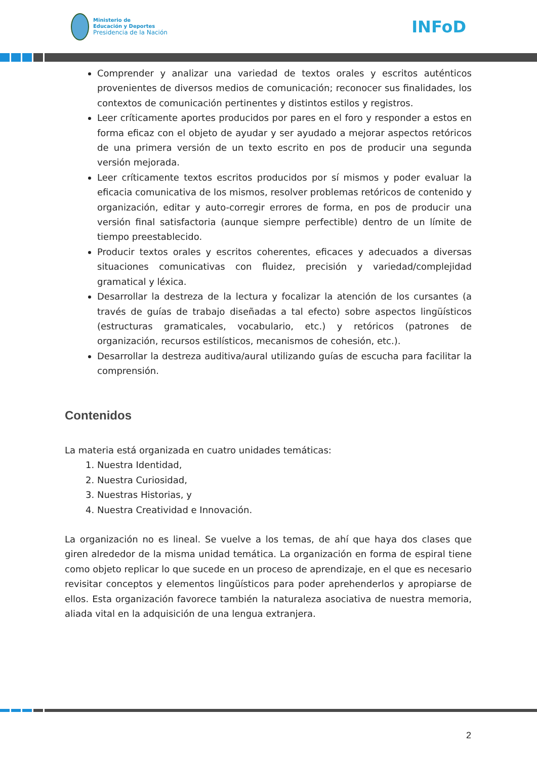Ministerio de
Educación y Deportes
Presidencia de la Nación
INFoD
Comprender y analizar una variedad de textos orales y escritos auténticos provenientes de diversos medios de comunicación; reconocer sus finalidades, los contextos de comunicación pertinentes y distintos estilos y registros.
Leer críticamente aportes producidos por pares en el foro y responder a estos en forma eficaz con el objeto de ayudar y ser ayudado a mejorar aspectos retóricos de una primera versión de un texto escrito en pos de producir una segunda versión mejorada.
Leer críticamente textos escritos producidos por sí mismos y poder evaluar la eficacia comunicativa de los mismos, resolver problemas retóricos de contenido y organización, editar y auto-corregir errores de forma, en pos de producir una versión final satisfactoria (aunque siempre perfectible) dentro de un límite de tiempo preestablecido.
Producir textos orales y escritos coherentes, eficaces y adecuados a diversas situaciones comunicativas con fluidez, precisión y variedad/complejidad gramatical y léxica.
Desarrollar la destreza de la lectura y focalizar la atención de los cursantes (a través de guías de trabajo diseñadas a tal efecto) sobre aspectos lingüísticos (estructuras gramaticales, vocabulario, etc.) y retóricos (patrones de organización, recursos estilísticos, mecanismos de cohesión, etc.).
Desarrollar la destreza auditiva/aural utilizando guías de escucha para facilitar la comprensión.
Contenidos
La materia está organizada en cuatro unidades temáticas:
1. Nuestra Identidad,
2. Nuestra Curiosidad,
3. Nuestras Historias, y
4. Nuestra Creatividad e Innovación.
La organización no es lineal. Se vuelve a los temas, de ahí que haya dos clases que giren alrededor de la misma unidad temática. La organización en forma de espiral tiene como objeto replicar lo que sucede en un proceso de aprendizaje, en el que es necesario revisitar conceptos y elementos lingüísticos para poder aprehenderlos y apropiarse de ellos. Esta organización favorece también la naturaleza asociativa de nuestra memoria, aliada vital en la adquisición de una lengua extranjera.
2